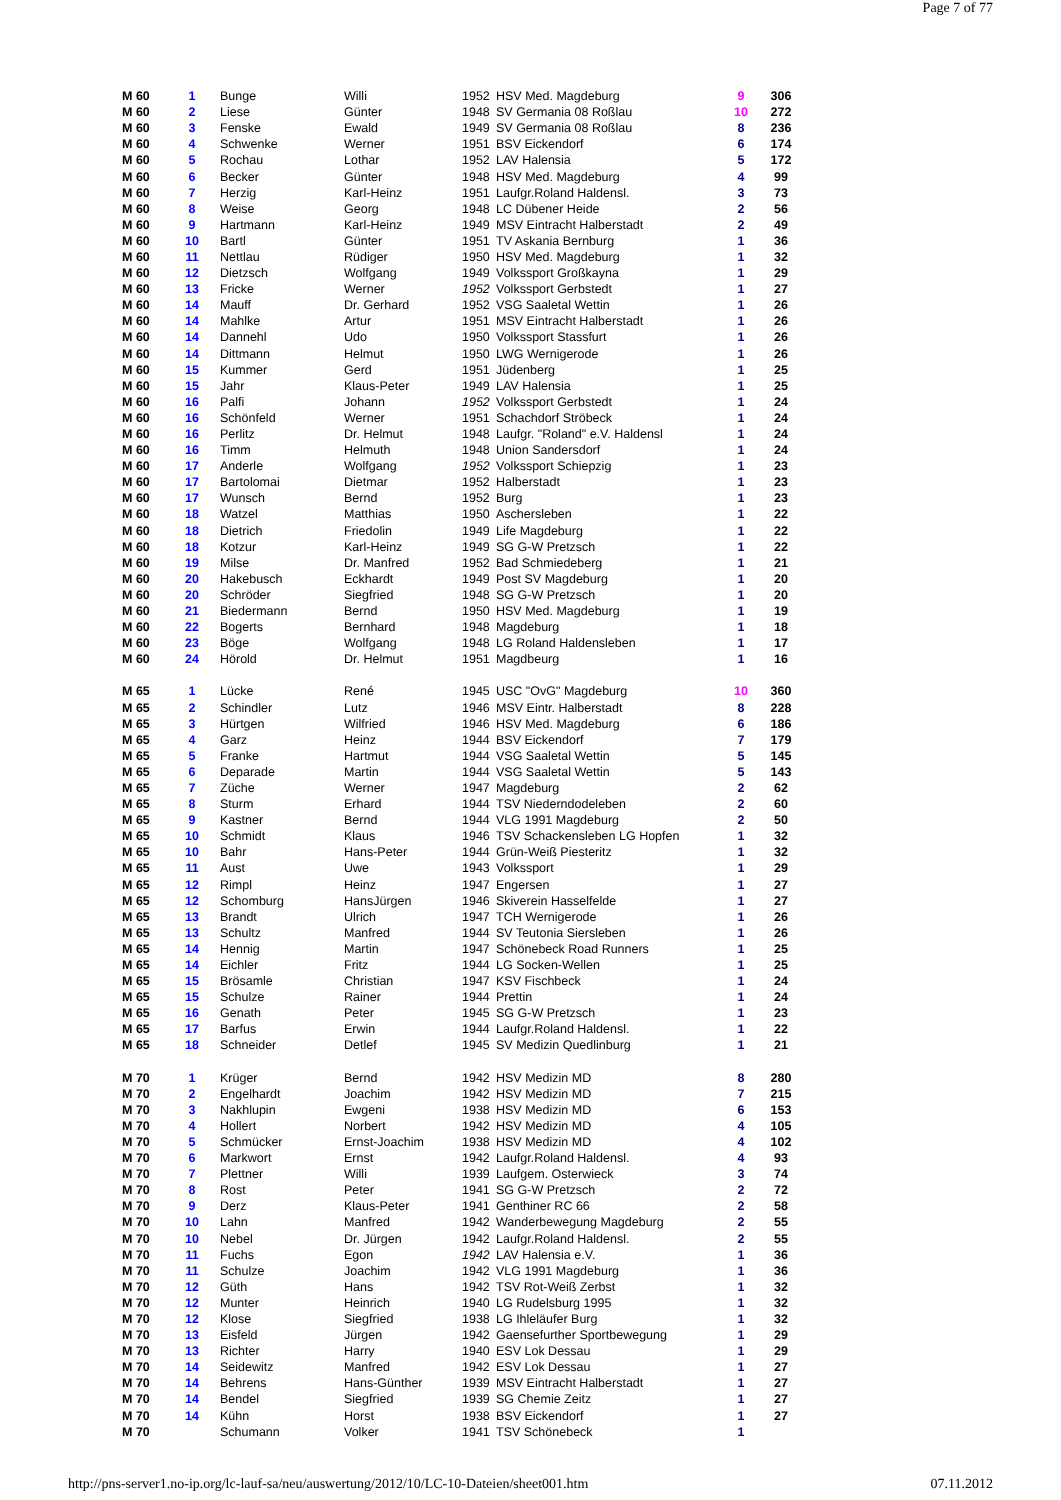Page 7 of 77
| M 60 | 1 | Bunge | Willi | 1952 | HSV Med. Magdeburg | 9 | 306 |
| M 60 | 2 | Liese | Günter | 1948 | SV Germania 08 Roßlau | 10 | 272 |
| M 60 | 3 | Fenske | Ewald | 1949 | SV Germania 08 Roßlau | 8 | 236 |
| M 60 | 4 | Schwenke | Werner | 1951 | BSV Eickendorf | 6 | 174 |
| M 60 | 5 | Rochau | Lothar | 1952 | LAV Halensia | 5 | 172 |
| M 60 | 6 | Becker | Günter | 1948 | HSV Med. Magdeburg | 4 | 99 |
| M 60 | 7 | Herzig | Karl-Heinz | 1951 | Laufgr.Roland Haldensl. | 3 | 73 |
| M 60 | 8 | Weise | Georg | 1948 | LC Dübener Heide | 2 | 56 |
| M 60 | 9 | Hartmann | Karl-Heinz | 1949 | MSV Eintracht Halberstadt | 2 | 49 |
| M 60 | 10 | Bartl | Günter | 1951 | TV Askania Bernburg | 1 | 36 |
| M 60 | 11 | Nettlau | Rüdiger | 1950 | HSV Med. Magdeburg | 1 | 32 |
| M 60 | 12 | Dietzsch | Wolfgang | 1949 | Volkssport Großkayna | 1 | 29 |
| M 60 | 13 | Fricke | Werner | 1952 | Volkssport Gerbstedt | 1 | 27 |
| M 60 | 14 | Mauff | Dr. Gerhard | 1952 | VSG Saaletal Wettin | 1 | 26 |
| M 60 | 14 | Mahlke | Artur | 1951 | MSV Eintracht Halberstadt | 1 | 26 |
| M 60 | 14 | Dannehl | Udo | 1950 | Volkssport Stassfurt | 1 | 26 |
| M 60 | 14 | Dittmann | Helmut | 1950 | LWG Wernigerode | 1 | 26 |
| M 60 | 15 | Kummer | Gerd | 1951 | Jüdenberg | 1 | 25 |
| M 60 | 15 | Jahr | Klaus-Peter | 1949 | LAV Halensia | 1 | 25 |
| M 60 | 16 | Palfi | Johann | 1952 | Volkssport Gerbstedt | 1 | 24 |
| M 60 | 16 | Schönfeld | Werner | 1951 | Schachdorf Ströbeck | 1 | 24 |
| M 60 | 16 | Perlitz | Dr. Helmut | 1948 | Laufgr. "Roland" e.V. Haldensl | 1 | 24 |
| M 60 | 16 | Timm | Helmuth | 1948 | Union Sandersdorf | 1 | 24 |
| M 60 | 17 | Anderle | Wolfgang | 1952 | Volkssport Schiepzig | 1 | 23 |
| M 60 | 17 | Bartolomai | Dietmar | 1952 | Halberstadt | 1 | 23 |
| M 60 | 17 | Wunsch | Bernd | 1952 | Burg | 1 | 23 |
| M 60 | 18 | Watzel | Matthias | 1950 | Aschersleben | 1 | 22 |
| M 60 | 18 | Dietrich | Friedolin | 1949 | Life Magdeburg | 1 | 22 |
| M 60 | 18 | Kotzur | Karl-Heinz | 1949 | SG G-W Pretzsch | 1 | 22 |
| M 60 | 19 | Milse | Dr. Manfred | 1952 | Bad Schmiedeberg | 1 | 21 |
| M 60 | 20 | Hakebusch | Eckhardt | 1949 | Post SV Magdeburg | 1 | 20 |
| M 60 | 20 | Schröder | Siegfried | 1948 | SG G-W Pretzsch | 1 | 20 |
| M 60 | 21 | Biedermann | Bernd | 1950 | HSV Med. Magdeburg | 1 | 19 |
| M 60 | 22 | Bogerts | Bernhard | 1948 | Magdeburg | 1 | 18 |
| M 60 | 23 | Böge | Wolfgang | 1948 | LG Roland Haldensleben | 1 | 17 |
| M 60 | 24 | Hörold | Dr. Helmut | 1951 | Magdbeurg | 1 | 16 |
| M 65 | 1 | Lücke | René | 1945 | USC "OvG" Magdeburg | 10 | 360 |
| M 65 | 2 | Schindler | Lutz | 1946 | MSV Eintr. Halberstadt | 8 | 228 |
| M 65 | 3 | Hürtgen | Wilfried | 1946 | HSV Med. Magdeburg | 6 | 186 |
| M 65 | 4 | Garz | Heinz | 1944 | BSV Eickendorf | 7 | 179 |
| M 65 | 5 | Franke | Hartmut | 1944 | VSG Saaletal Wettin | 5 | 145 |
| M 65 | 6 | Deparade | Martin | 1944 | VSG Saaletal Wettin | 5 | 143 |
| M 65 | 7 | Züche | Werner | 1947 | Magdeburg | 2 | 62 |
| M 65 | 8 | Sturm | Erhard | 1944 | TSV Niederndodeleben | 2 | 60 |
| M 65 | 9 | Kastner | Bernd | 1944 | VLG 1991 Magdeburg | 2 | 50 |
| M 65 | 10 | Schmidt | Klaus | 1946 | TSV Schackensleben LG Hopfen | 1 | 32 |
| M 65 | 10 | Bahr | Hans-Peter | 1944 | Grün-Weiß Piesteritz | 1 | 32 |
| M 65 | 11 | Aust | Uwe | 1943 | Volkssport | 1 | 29 |
| M 65 | 12 | Rimpl | Heinz | 1947 | Engersen | 1 | 27 |
| M 65 | 12 | Schomburg | HansJürgen | 1946 | Skiverein Hasselfelde | 1 | 27 |
| M 65 | 13 | Brandt | Ulrich | 1947 | TCH Wernigerode | 1 | 26 |
| M 65 | 13 | Schultz | Manfred | 1944 | SV Teutonia Siersleben | 1 | 26 |
| M 65 | 14 | Hennig | Martin | 1947 | Schönebeck Road Runners | 1 | 25 |
| M 65 | 14 | Eichler | Fritz | 1944 | LG Socken-Wellen | 1 | 25 |
| M 65 | 15 | Brösamle | Christian | 1947 | KSV Fischbeck | 1 | 24 |
| M 65 | 15 | Schulze | Rainer | 1944 | Prettin | 1 | 24 |
| M 65 | 16 | Genath | Peter | 1945 | SG G-W Pretzsch | 1 | 23 |
| M 65 | 17 | Barfus | Erwin | 1944 | Laufgr.Roland Haldensl. | 1 | 22 |
| M 65 | 18 | Schneider | Detlef | 1945 | SV Medizin Quedlinburg | 1 | 21 |
| M 70 | 1 | Krüger | Bernd | 1942 | HSV Medizin MD | 8 | 280 |
| M 70 | 2 | Engelhardt | Joachim | 1942 | HSV Medizin MD | 7 | 215 |
| M 70 | 3 | Nakhlupin | Ewgeni | 1938 | HSV Medizin MD | 6 | 153 |
| M 70 | 4 | Hollert | Norbert | 1942 | HSV Medizin MD | 4 | 105 |
| M 70 | 5 | Schmücker | Ernst-Joachim | 1938 | HSV Medizin MD | 4 | 102 |
| M 70 | 6 | Markwort | Ernst | 1942 | Laufgr.Roland Haldensl. | 4 | 93 |
| M 70 | 7 | Plettner | Willi | 1939 | Laufgem. Osterwieck | 3 | 74 |
| M 70 | 8 | Rost | Peter | 1941 | SG G-W Pretzsch | 2 | 72 |
| M 70 | 9 | Derz | Klaus-Peter | 1941 | Genthiner RC 66 | 2 | 58 |
| M 70 | 10 | Lahn | Manfred | 1942 | Wanderbewegung Magdeburg | 2 | 55 |
| M 70 | 10 | Nebel | Dr. Jürgen | 1942 | Laufgr.Roland Haldensl. | 2 | 55 |
| M 70 | 11 | Fuchs | Egon | 1942 | LAV Halensia e.V. | 1 | 36 |
| M 70 | 11 | Schulze | Joachim | 1942 | VLG 1991 Magdeburg | 1 | 36 |
| M 70 | 12 | Güth | Hans | 1942 | TSV Rot-Weiß Zerbst | 1 | 32 |
| M 70 | 12 | Munter | Heinrich | 1940 | LG Rudelsburg 1995 | 1 | 32 |
| M 70 | 12 | Klose | Siegfried | 1938 | LG Ihleläufer Burg | 1 | 32 |
| M 70 | 13 | Eisfeld | Jürgen | 1942 | Gaensefurther Sportbewegung | 1 | 29 |
| M 70 | 13 | Richter | Harry | 1940 | ESV Lok Dessau | 1 | 29 |
| M 70 | 14 | Seidewitz | Manfred | 1942 | ESV Lok Dessau | 1 | 27 |
| M 70 | 14 | Behrens | Hans-Günther | 1939 | MSV Eintracht Halberstadt | 1 | 27 |
| M 70 | 14 | Bendel | Siegfried | 1939 | SG Chemie Zeitz | 1 | 27 |
| M 70 | 14 | Kühn | Horst | 1938 | BSV Eickendorf | 1 | 27 |
| M 70 | | Schumann | Volker | 1941 | TSV Schönebeck | 1 | |
http://pns-server1.no-ip.org/lc-lauf-sa/neu/auswertung/2012/10/LC-10-Dateien/sheet001.htm 07.11.2012